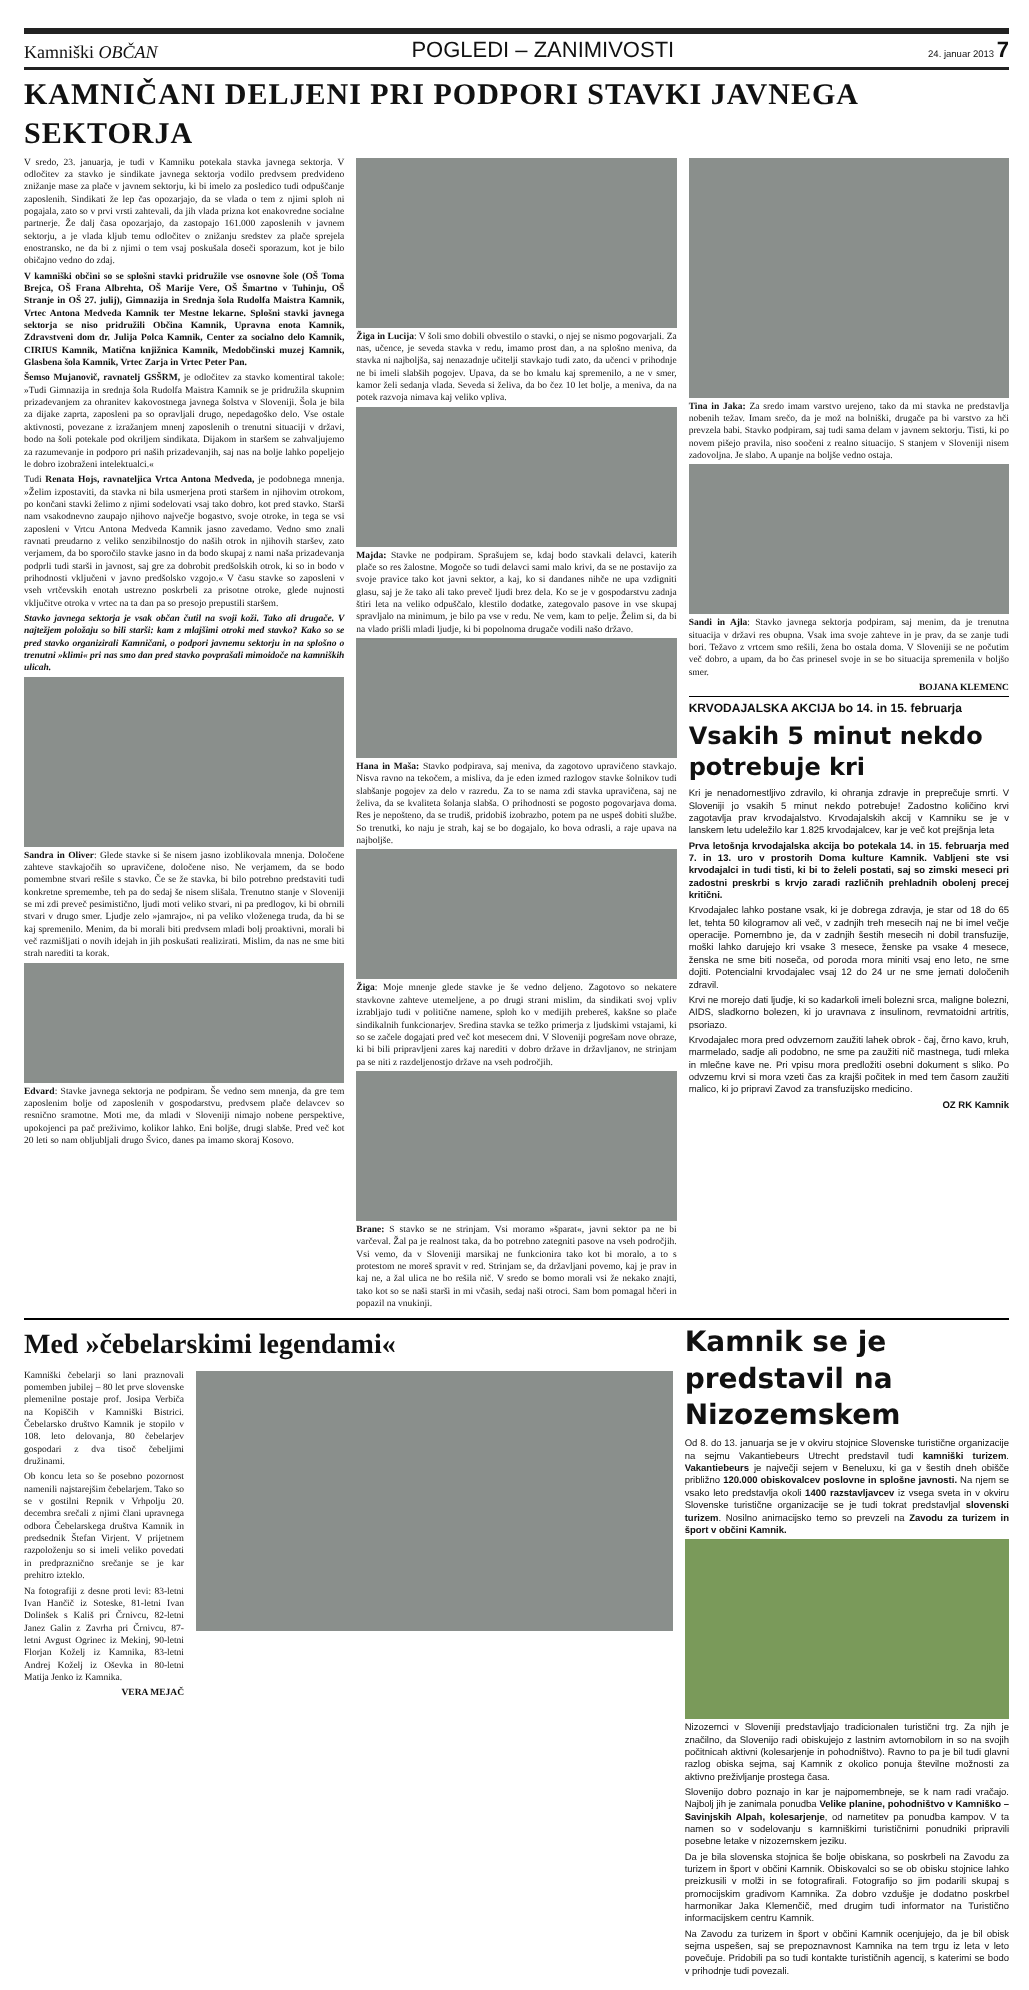Kamniški OBČAN POGLEDI – ZANIMIVOSTI 24. januar 2013 7
KAMNIČANI DELJENI PRI PODPORI STAVKI JAVNEGA SEKTORJA
V sredo, 23. januarja, je tudi v Kamniku potekala stavka javnega sektorja. V odločitev za stavko je sindikate javnega sektorja vodilo predvsem predvideno znižanje mase za plače v javnem sektorju, ki bi imelo za posledico tudi odpuščanje zaposlenih. Sindikati že lep čas opozarjajo, da se vlada o tem z njimi sploh ni pogajala, zato so v prvi vrsti zahtevali, da jih vlada prizna kot enakovredne socialne partnerje. Že dalj časa opozarjajo, da zastopajo 161.000 zaposlenih v javnem sektorju, a je vlada kljub temu odločitev o znižanju sredstev za plače sprejela enostransko, ne da bi z njimi o tem vsaj poskušala doseči sporazum, kot je bilo običajno vedno do zdaj.
V kamniški občini so se splošni stavki pridružile vse osnovne šole (OŠ Toma Brejca, OŠ Frana Albrehta, OŠ Marije Vere, OŠ Šmartno v Tuhinju, OŠ Stranje in OŠ 27. julij), Gimnazija in Srednja šola Rudolfa Maistra Kamnik, Vrtec Antona Medveda Kamnik ter Mestne lekarne. Splošni stavki javnega sektorja se niso pridružili Občina Kamnik, Upravna enota Kamnik, Zdravstveni dom dr. Julija Polca Kamnik, Center za socialno delo Kamnik, CIRIUS Kamnik, Matična knjižnica Kamnik, Medobčinski muzej Kamnik, Glasbena šola Kamnik, Vrtec Zarja in Vrtec Peter Pan.
Šemso Mujanovič, ravnatelj GSŠRM, je odločitev za stavko komentiral takole: »Tudi Gimnazija in srednja šola Rudolfa Maistra Kamnik se je pridružila skupnim prizadevanjem za ohranitev kakovostnega javnega šolstva v Sloveniji. Šola je bila za dijake zaprta, zaposleni pa so opravljali drugo, nepedagoško delo. Vse ostale aktivnosti, povezane z izražanjem mnenj zaposlenih o trenutni situaciji v državi, bodo na šoli potekale pod okriljem sindikata. Dijakom in staršem se zahvaljujemo za razumevanje in podporo pri naših prizadevanjih, saj nas na bolje lahko popeljejo le dobro izobraženi intelektualci.«
Tudi Renata Hojs, ravnateljica Vrtca Antona Medveda, je podobnega mnenja. »Želim izpostaviti, da stavka ni bila usmerjena proti staršem in njihovim otrokom, po končani stavki želimo z njimi sodelovati vsaj tako dobro, kot pred stavko. Starši nam vsakodnevno zaupajo njihovo največje bogastvo, svoje otroke, in tega se vsi zaposleni v Vrtcu Antona Medveda Kamnik jasno zavedamo. Vedno smo znali ravnati preudarno z veliko senzibilnostjo do naših otrok in njihovih staršev, zato verjamem, da bo sporočilo stavke jasno in da bodo skupaj z nami naša prizadevanja podprli tudi starši in javnost, saj gre za dobrobit predšolskih otrok, ki so in bodo v prihodnosti vključeni v javno predšolsko vzgojo.« V času stavke so zaposleni v vseh vrtčevskih enotah ustrezno poskrbeli za prisotne otroke, glede nujnosti vključitve otroka v vrtec na ta dan pa so presojo prepustili staršem.
Stavko javnega sektorja je vsak občan čutil na svoji koži. Tako ali drugače. V najtežjem položaju so bili starši: kam z mlajšimi otroki med stavko? Kako so se pred stavko organizirali Kamničani, o podpori javnemu sektorju in na splošno o trenutni »klimi« pri nas smo dan pred stavko povprašali mimoidoče na kamniških ulicah.
Sandra in Oliver: Glede stavke si še nisem jasno izoblikovala mnenja. Določene zahteve stavkajočih so upravičene, določene niso. Ne verjamem, da se bodo pomembne stvari rešile s stavko. Če se že stavka, bi bilo potrebno predstaviti tudi konkretne spremembe, teh pa do sedaj še nisem slišala. Trenutno stanje v Sloveniji se mi zdi preveč pesimistično, ljudi moti veliko stvari, ni pa predlogov, ki bi obrnili stvari v drugo smer. Ljudje zelo »jamrajo«, ni pa veliko vloženega truda, da bi se kaj spremenilo. Menim, da bi morali biti predvsem mladi bolj proaktivni, morali bi več razmišljati o novih idejah in jih poskušati realizirati. Mislim, da nas ne sme biti strah narediti ta korak.
Edvard: Stavke javnega sektorja ne podpiram. Še vedno sem mnenja, da gre tem zaposlenim bolje od zaposlenih v gospodarstvu, predvsem plače delavcev so resnično sramotne. Moti me, da mladi v Sloveniji nimajo nobene perspektive, upokojenci pa pač preživimo, kolikor lahko. Eni boljše, drugi slabše. Pred več kot 20 leti so nam obljubljali drugo Švico, danes pa imamo skoraj Kosovo.
Žiga in Lucija: V šoli smo dobili obvestilo o stavki, o njej se nismo pogovarjali. Za nas, učence, je seveda stavka v redu, imamo prost dan, a na splošno meniva, da stavka ni najboljša, saj nenazadnje učitelji stavkajo tudi zato, da učenci v prihodnje ne bi imeli slabših pogojev. Upava, da se bo kmalu kaj spremenilo, a ne v smer, kamor želi sedanja vlada. Seveda si želiva, da bo čez 10 let bolje, a meniva, da na potek razvoja nimava kaj veliko vpliva.
Majda: Stavke ne podpiram. Sprašujem se, kdaj bodo stavkali delavci, katerih plače so res žalostne. Mogoče so tudi delavci sami malo krivi, da se ne postavijo za svoje pravice tako kot javni sektor, a kaj, ko si dandanes nihče ne upa vzdigniti glasu, saj je že tako ali tako preveč ljudi brez dela. Ko se je v gospodarstvu zadnja štiri leta na veliko odpuščalo, klestilo dodatke, zategovalo pasove in vse skupaj spravljalo na minimum, je bilo pa vse v redu. Ne vem, kam to pelje. Želim si, da bi na vlado prišli mladi ljudje, ki bi popolnoma drugače vodili našo državo.
Hana in Maša: Stavko podpirava, saj meniva, da zagotovo upravičeno stavkajo. Nisva ravno na tekočem, a misliva, da je eden izmed razlogov stavke šolnikov tudi slabšanje pogojev za delo v razredu. Za to se nama zdi stavka upravičena, saj ne želiva, da se kvaliteta šolanja slabša. O prihodnosti se pogosto pogovarjava doma. Res je nepošteno, da se trudiš, pridobiš izobrazbo, potem pa ne uspeš dobiti službe. So trenutki, ko naju je strah, kaj se bo dogajalo, ko bova odrasli, a raje upava na najboljše.
Žiga: Moje mnenje glede stavke je še vedno deljeno. Zagotovo so nekatere stavkovne zahteve utemeljene, a po drugi strani mislim, da sindikati svoj vpliv izrabljajo tudi v politične namene, sploh ko v medijih prebereš, kakšne so plače sindikalnih funkcionarjev. Sredina stavka se težko primerja z ljudskimi vstajami, ki so se začele dogajati pred več kot mesecem dni. V Sloveniji pogrešam nove obraze, ki bi bili pripravljeni zares kaj narediti v dobro države in državljanov, ne strinjam pa se niti z razdeljenostjo države na vseh področjih.
Brane: S stavko se ne strinjam. Vsi moramo »šparat«, javni sektor pa ne bi varčeval. Žal pa je realnost taka, da bo potrebno zategniti pasove na vseh področjih. Vsi vemo, da v Sloveniji marsikaj ne funkcionira tako kot bi moralo, a to s protestom ne moreš spravit v red. Strinjam se, da državljani povemo, kaj je prav in kaj ne, a žal ulica ne bo rešila nič. V sredo se bomo morali vsi že nekako znajti, tako kot so se naši starši in mi včasih, sedaj naši otroci. Sam bom pomagal hčeri in popazil na vnukinji.
Tina in Jaka: Za sredo imam varstvo urejeno, tako da mi stavka ne predstavlja nobenih težav. Imam srečo, da je mož na bolniški, drugače pa bi varstvo za hči prevzela babi. Stavko podpiram, saj tudi sama delam v javnem sektorju. Tisti, ki po novem pišejo pravila, niso soočeni z realno situacijo. S stanjem v Sloveniji nisem zadovoljna. Je slabo. A upanje na boljše vedno ostaja.
Sandi in Ajla: Stavko javnega sektorja podpiram, saj menim, da je trenutna situacija v državi res obupna. Vsak ima svoje zahteve in je prav, da se zanje tudi bori. Težavo z vrtcem smo rešili, žena bo ostala doma. V Sloveniji se ne počutim več dobro, a upam, da bo čas prinesel svoje in se bo situacija spremenila v boljšo smer.
BOJANA KLEMENC
KRVODAJALSKA AKCIJA bo 14. in 15. februarja
Vsakih 5 minut nekdo potrebuje kri
Kri je nenadomestljivo zdravilo, ki ohranja zdravje in preprečuje smrti. V Sloveniji jo vsakih 5 minut nekdo potrebuje! Zadostno količino krvi zagotavlja prav krvodajalstvo. Krvodajalskih akcij v Kamniku se je v lanskem letu udeležilo kar 1.825 krvodajalcev, kar je več kot prejšnja leta
Prva letošnja krvodajalska akcija bo potekala 14. in 15. februarja med 7. in 13. uro v prostorih Doma kulture Kamnik. Vabljeni ste vsi krvodajalci in tudi tisti, ki bi to želeli postati, saj so zimski meseci pri zadostni preskrbi s krvjo zaradi različnih prehladnih obolenj precej kritični.
Krvodajalec lahko postane vsak, ki je dobrega zdravja, je star od 18 do 65 let, tehta 50 kilogramov ali več, v zadnjih treh mesecih naj ne bi imel večje operacije. Pomembno je, da v zadnjih šestih mesecih ni dobil transfuzije, moški lahko darujejo kri vsake 3 mesece, ženske pa vsake 4 mesece, ženska ne sme biti noseča, od poroda mora miniti vsaj eno leto, ne sme dojiti. Potencialni krvodajalec vsaj 12 do 24 ur ne sme jemati določenih zdravil.
Krvi ne morejo dati ljudje, ki so kadarkoli imeli bolezni srca, maligne bolezni, AIDS, sladkorno bolezen, ki jo uravnava z insulinom, revmatoidni artritis, psoriazo.
Krvodajalec mora pred odvzemom zaužiti lahek obrok - čaj, črno kavo, kruh, marmelado, sadje ali podobno, ne sme pa zaužiti nič mastnega, tudi mleka in mlečne kave ne. Pri vpisu mora predložiti osebni dokument s sliko. Po odvzemu krvi si mora vzeti čas za krajši počitek in med tem časom zaužiti malico, ki jo pripravi Zavod za transfuzijsko medicino.
OZ RK Kamnik
Med »čebelarskimi legendami«
Kamniški čebelarji so lani praznovali pomemben jubilej – 80 let prve slovenske plemenilne postaje prof. Josipa Verbiča na Kopiščih v Kamniški Bistrici. Čebelarsko društvo Kamnik je stopilo v 108. leto delovanja, 80 čebelarjev gospodari z dva tisoč čebeljimi družinami.
Ob koncu leta so še posebno pozornost namenili najstarejšim čebelarjem. Tako so se v gostilni Repnik v Vrhpolju 20. decembra srečali z njimi člani upravnega odbora Čebelarskega društva Kamnik in predsednik Štefan Virjent. V prijetnem razpoloženju so si imeli veliko povedati in predpraznično srečanje se je kar prehitro izteklo.
Na fotografiji z desne proti levi: 83-letni Ivan Hančič iz Soteske, 81-letni Ivan Dolinšek s Kališ pri Črnivcu, 82-letni Janez Galin z Zavrha pri Črnivcu, 87-letni Avgust Ogrinec iz Mekinj, 90-letni Florjan Koželj iz Kamnika, 83-letni Andrej Koželj iz Oševka in 80-letni Matija Jenko iz Kamnika.
VERA MEJAČ
Kamnik se je predstavil na Nizozemskem
Od 8. do 13. januarja se je v okviru stojnice Slovenske turistične organizacije na sejmu Vakantiebeurs Utrecht predstavil tudi kamniški turizem. Vakantiebeurs je največji sejem v Beneluxu, ki ga v šestih dneh obišče približno 120.000 obiskovalcev poslovne in splošne javnosti. Na njem se vsako leto predstavlja okoli 1400 razstavljavcev iz vsega sveta in v okviru Slovenske turistične organizacije se je tudi tokrat predstavljal slovenski turizem. Nosilno animacijsko temo so prevzeli na Zavodu za turizem in šport v občini Kamnik.
Nizozemci v Sloveniji predstavljajo tradicionalen turistični trg. Za njih je značilno, da Slovenijo radi obiskujejo z lastnim avtomobilom in so na svojih počitnicah aktivni (kolesarjenje in pohodništvo). Ravno to pa je bil tudi glavni razlog obiska sejma, saj Kamnik z okolico ponuja številne možnosti za aktivno preživljanje prostega časa.
Slovenijo dobro poznajo in kar je najpomembneje, se k nam radi vračajo. Najbolj jih je zanimala ponudba Velike planine, pohodništvo v Kamniško – Savinjskih Alpah, kolesarjenje, od nametitev pa ponudba kampov. V ta namen so v sodelovanju s kamniškimi turističnimi ponudniki pripravili posebne letake v nizozemskem jeziku.
Da je bila slovenska stojnica še bolje obiskana, so poskrbeli na Zavodu za turizem in šport v občini Kamnik. Obiskovalci so se ob obisku stojnice lahko preizkusili v molži in se fotografirali. Fotografijo so jim podarili skupaj s promocijskim gradivom Kamnika. Za dobro vzdušje je dodatno poskrbel harmonikar Jaka Klemenčič, med drugim tudi informator na Turistično informacijskem centru Kamnik.
Na Zavodu za turizem in šport v občini Kamnik ocenjujejo, da je bil obisk sejma uspešen, saj se prepoznavnost Kamnika na tem trgu iz leta v leto povečuje. Pridobili pa so tudi kontakte turističnih agencij, s katerimi se bodo v prihodnje tudi povezali.